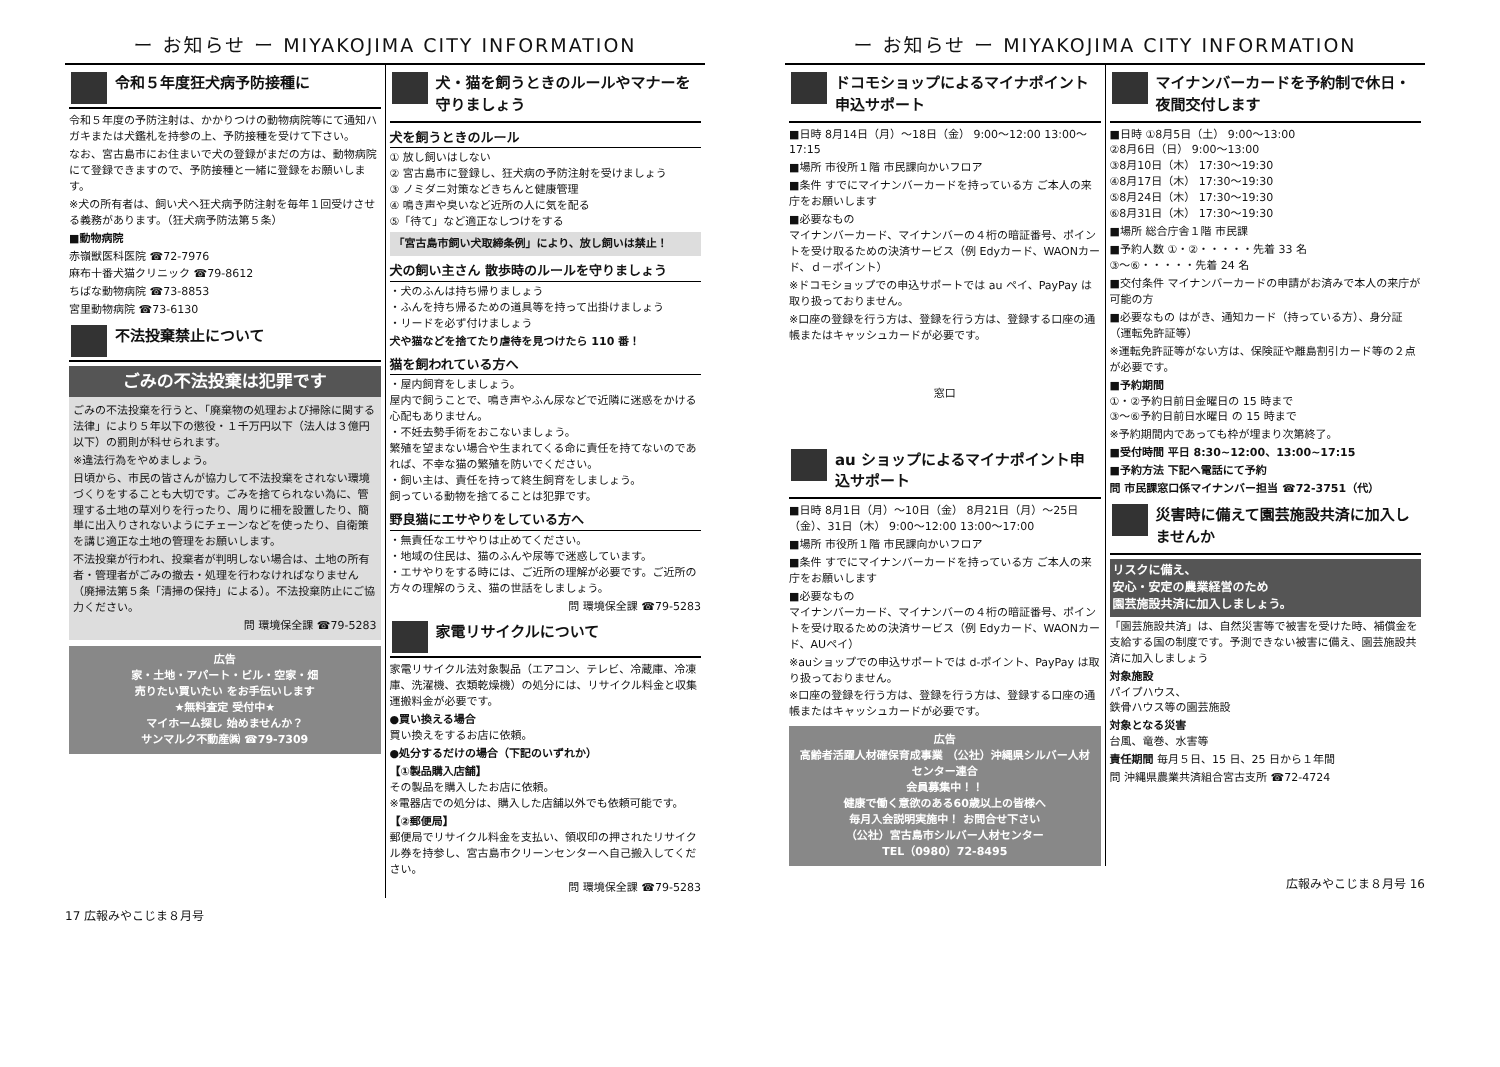ー お知らせ ー MIYAKOJIMA CITY INFORMATION
令和５年度狂犬病予防接種に
令和５年度の予防注射は、かかりつけの動物病院等にて通知ハガキまたは犬鑑札を持参の上、予防接種を受けて下さい。
なお、宮古島市にお住まいで犬の登録がまだの方は、動物病院にて登録できますので、予防接種と一緒に登録をお願いします。
※犬の所有者は、飼い犬へ狂犬病予防注射を毎年１回受けさせる義務があります。（狂犬病予防法第５条）
■動物病院
赤嶺獣医科医院 ☎72-7976
麻布十番犬猫クリニック ☎79-8612
ちばな動物病院 ☎73-8853
宮里動物病院 ☎73-6130
不法投棄禁止について
ごみの不法投棄は犯罪です
ごみの不法投棄を行うと、「廃棄物の処理および掃除に関する法律」により５年以下の懲役・１千万円以下（法人は３億円以下）の罰則が科せられます。
※違法行為をやめましょう。
日頃から、市民の皆さんが協力して不法投棄をされない環境づくりをすることも大切です。ごみを捨てられない為に、管理する土地の草刈りを行ったり、周りに柵を設置したり、簡単に出入りされないようにチェーンなどを使ったり、自衛策を講じ適正な土地の管理をお願いします。
不法投棄が行われ、投棄者が判明しない場合は、土地の所有者・管理者がごみの撤去・処理を行わなければなりません（廃掃法第５条「清掃の保持」による）。不法投棄防止にご協力ください。
問 環境保全課 ☎79-5283
広告
家・土地・アパート・ビル・空家・畑
売りたい買いたい をお手伝いします
★無料査定 受付中★
マイホーム探し 始めませんか？
サンマルク不動産㈱ ☎79-7309
犬・猫を飼うときのルールやマナーを守りましょう
犬を飼うときのルール
① 放し飼いはしない
② 宮古島市に登録し、狂犬病の予防注射を受けましょう
③ ノミダニ対策などきちんと健康管理
④ 鳴き声や臭いなど近所の人に気を配る
⑤「待て」など適正なしつけをする
「宮古島市飼い犬取締条例」により、放し飼いは禁止！
犬の飼い主さん 散歩時のルールを守りましょう
・犬のふんは持ち帰りましょう
・ふんを持ち帰るための道具等を持って出掛けましょう
・リードを必ず付けましょう
犬や猫などを捨てたり虐待を見つけたら 110 番！
猫を飼われている方へ
・屋内飼育をしましょう。
屋内で飼うことで、鳴き声やふん尿などで近隣に迷惑をかける心配もありません。
・不妊去勢手術をおこないましょう。
繁殖を望まない場合や生まれてくる命に責任を持てないのであれば、不幸な猫の繁殖を防いでください。
・飼い主は、責任を持って終生飼育をしましょう。
飼っている動物を捨てることは犯罪です。
野良猫にエサやりをしている方へ
・無責任なエサやりは止めてください。
・地域の住民は、猫のふんや尿等で迷惑しています。
・エサやりをする時には、ご近所の理解が必要です。ご近所の方々の理解のうえ、猫の世話をしましょう。
問 環境保全課 ☎79-5283
家電リサイクルについて
家電リサイクル法対象製品（エアコン、テレビ、冷蔵庫、冷凍庫、洗濯機、衣類乾燥機）の処分には、リサイクル料金と収集運搬料金が必要です。
●買い換える場合
買い換えをするお店に依頼。
●処分するだけの場合（下記のいずれか）
【①製品購入店舗】
その製品を購入したお店に依頼。
※電器店での処分は、購入した店舗以外でも依頼可能です。
【②郵便局】
郵便局でリサイクル料金を支払い、領収印の押されたリサイクル券を持参し、宮古島市クリーンセンターへ自己搬入してください。
問 環境保全課 ☎79-5283
17 広報みやこじま８月号
ー お知らせ ー MIYAKOJIMA CITY INFORMATION
ドコモショップによるマイナポイント申込サポート
■日時 8月14日（月）～18日（金） 9:00～12:00 13:00～17:15
■場所 市役所１階 市民課向かいフロア
■条件 すでにマイナンバーカードを持っている方 ご本人の来庁をお願いします
■必要なもの
マイナンバーカード、マイナンバーの４桁の暗証番号、ポイントを受け取るための決済サービス（例 Edyカード、WAONカード、ｄ－ポイント）
※ドコモショップでの申込サポートでは au ペイ、PayPay は取り扱っておりません。
※口座の登録を行う方は、登録を行う方は、登録する口座の通帳またはキャッシュカードが必要です。
窓口
au ショップによるマイナポイント申込サポート
■日時 8月1日（月）～10日（金） 8月21日（月）～25日（金）、31日（木） 9:00～12:00 13:00～17:00
■場所 市役所１階 市民課向かいフロア
■条件 すでにマイナンバーカードを持っている方 ご本人の来庁をお願いします
■必要なもの
マイナンバーカード、マイナンバーの４桁の暗証番号、ポイントを受け取るための決済サービス（例 Edyカード、WAONカード、AUペイ）
※auショップでの申込サポートでは d-ポイント、PayPay は取り扱っておりません。
※口座の登録を行う方は、登録を行う方は、登録する口座の通帳またはキャッシュカードが必要です。
広告
高齢者活躍人材確保育成事業 （公社）沖縄県シルバー人材センター連合
会員募集中！！
健康で働く意欲のある60歳以上の皆様へ
毎月入会説明実施中！ お問合せ下さい
（公社）宮古島市シルバー人材センター
TEL（0980）72-8495
マイナンバーカードを予約制で休日・夜間交付します
■日時 ①8月5日（土） 9:00～13:00
②8月6日（日） 9:00～13:00
③8月10日（木） 17:30～19:30
④8月17日（木） 17:30～19:30
⑤8月24日（木） 17:30～19:30
⑥8月31日（木） 17:30～19:30
■場所 総合庁舎１階 市民課
■予約人数 ①・②・・・・・先着 33 名
③～⑥・・・・・先着 24 名
■交付条件 マイナンバーカードの申請がお済みで本人の来庁が可能の方
■必要なもの はがき、通知カード（持っている方）、身分証（運転免許証等）
※運転免許証等がない方は、保険証や離島割引カード等の２点が必要です。
■予約期間
①・②予約日前日金曜日の 15 時まで
③～⑥予約日前日水曜日 の 15 時まで
※予約期間内であっても枠が埋まり次第終了。
■受付時間 平日 8:30~12:00、13:00~17:15
■予約方法 下記へ電話にて予約
問 市民課窓口係マイナンバー担当 ☎72-3751（代）
災害時に備えて園芸施設共済に加入しませんか
リスクに備え、
安心・安定の農業経営のため
園芸施設共済に加入しましょう。
「園芸施設共済」は、自然災害等で被害を受けた時、補償金を支給する国の制度です。予測できない被害に備え、園芸施設共済に加入しましょう
対象施設
パイプハウス、
鉄骨ハウス等の園芸施設
対象となる災害
台風、竜巻、水害等
責任期間 毎月５日、15 日、25 日から１年間
問 沖縄県農業共済組合宮古支所 ☎72-4724
広報みやこじま８月号 16